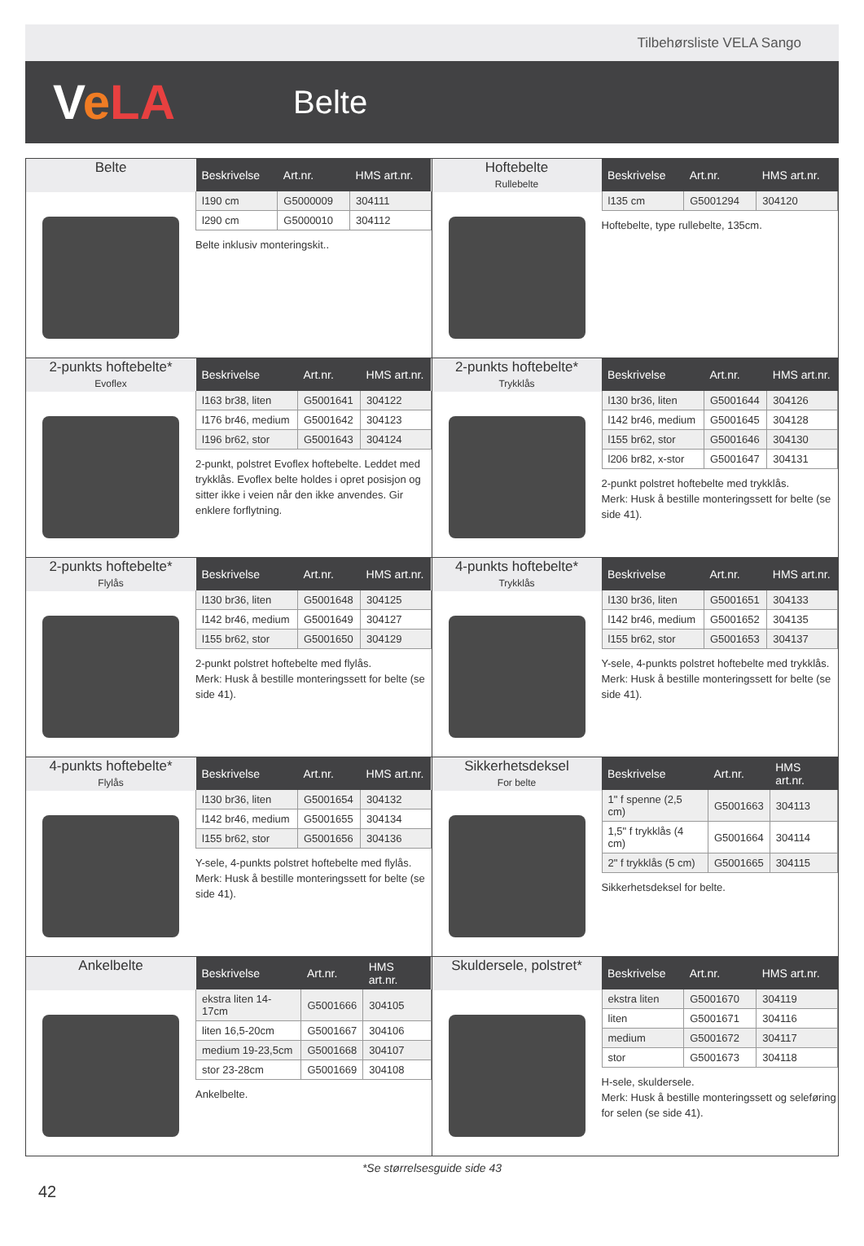Tilbehørsliste VELA Sango
VeLA
Belte
Belte
| Beskrivelse | Art.nr. | HMS art.nr. |
| --- | --- | --- |
| l190 cm | G5000009 | 304111 |
| l290 cm | G5000010 | 304112 |
Belte inklusiv monteringskit..
Hoftebelte
Rullebelte
| Beskrivelse | Art.nr. | HMS art.nr. |
| --- | --- | --- |
| l135 cm | G5001294 | 304120 |
Hoftebelte, type rullebelte, 135cm.
2-punkts hoftebelte*
Evoflex
| Beskrivelse | Art.nr. | HMS art.nr. |
| --- | --- | --- |
| l163 br38, liten | G5001641 | 304122 |
| l176 br46, medium | G5001642 | 304123 |
| l196 br62, stor | G5001643 | 304124 |
2-punkt, polstret Evoflex hoftebelte. Leddet med trykklås. Evoflex belte holdes i opret posisjon og sitter ikke i veien når den ikke anvendes. Gir enklere forflytning.
2-punkts hoftebelte*
Trykklås
| Beskrivelse | Art.nr. | HMS art.nr. |
| --- | --- | --- |
| l130 br36, liten | G5001644 | 304126 |
| l142 br46, medium | G5001645 | 304128 |
| l155 br62, stor | G5001646 | 304130 |
| l206 br82, x-stor | G5001647 | 304131 |
2-punkt polstret hoftebelte med trykklås.
Merk: Husk å bestille monteringssett for belte (se side 41).
2-punkts hoftebelte*
Flylås
| Beskrivelse | Art.nr. | HMS art.nr. |
| --- | --- | --- |
| l130 br36, liten | G5001648 | 304125 |
| l142 br46, medium | G5001649 | 304127 |
| l155 br62, stor | G5001650 | 304129 |
2-punkt polstret hoftebelte med flylås.
Merk: Husk å bestille monteringssett for belte (se side 41).
4-punkts hoftebelte*
Trykklås
| Beskrivelse | Art.nr. | HMS art.nr. |
| --- | --- | --- |
| l130 br36, liten | G5001651 | 304133 |
| l142 br46, medium | G5001652 | 304135 |
| l155 br62, stor | G5001653 | 304137 |
Y-sele, 4-punkts polstret hoftebelte med trykklås.
Merk: Husk å bestille monteringssett for belte (se side 41).
4-punkts hoftebelte*
Flylås
| Beskrivelse | Art.nr. | HMS art.nr. |
| --- | --- | --- |
| l130 br36, liten | G5001654 | 304132 |
| l142 br46, medium | G5001655 | 304134 |
| l155 br62, stor | G5001656 | 304136 |
Y-sele, 4-punkts polstret hoftebelte med flylås.
Merk: Husk å bestille monteringssett for belte (se side 41).
Sikkerhetsdeksel
For belte
| Beskrivelse | Art.nr. | HMS art.nr. |
| --- | --- | --- |
| 1" f spenne (2,5 cm) | G5001663 | 304113 |
| 1,5" f trykklås (4 cm) | G5001664 | 304114 |
| 2" f trykklås (5 cm) | G5001665 | 304115 |
Sikkerhetsdeksel for belte.
Ankelbelte
| Beskrivelse | Art.nr. | HMS art.nr. |
| --- | --- | --- |
| ekstra liten 14-17cm | G5001666 | 304105 |
| liten 16,5-20cm | G5001667 | 304106 |
| medium 19-23,5cm | G5001668 | 304107 |
| stor 23-28cm | G5001669 | 304108 |
Ankelbelte.
Skuldersele, polstret*
| Beskrivelse | Art.nr. | HMS art.nr. |
| --- | --- | --- |
| ekstra liten | G5001670 | 304119 |
| liten | G5001671 | 304116 |
| medium | G5001672 | 304117 |
| stor | G5001673 | 304118 |
H-sele, skuldersele.
Merk: Husk å bestille monteringssett og seleføring for selen (se side 41).
*Se størrelsesguide side 43
42